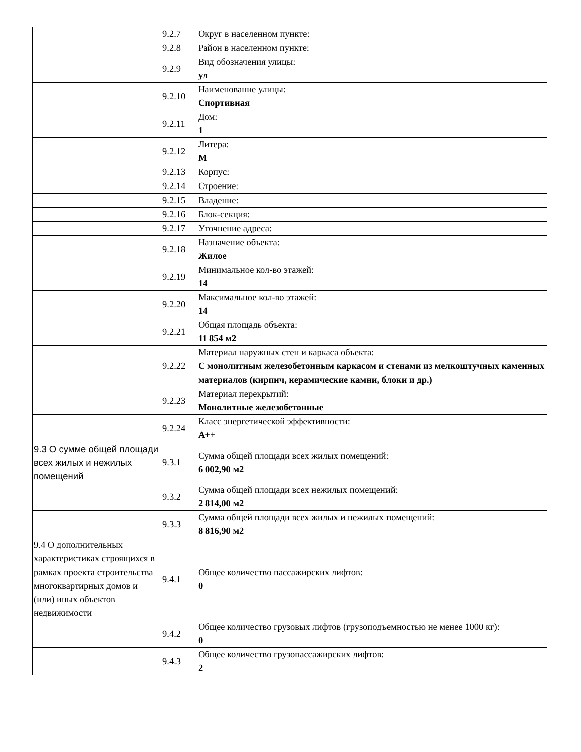| | 9.2.7 | Округ в населенном пункте: |
| | 9.2.8 | Район в населенном пункте: |
| | 9.2.9 | Вид обозначения улицы: ул |
| | 9.2.10 | Наименование улицы: Спортивная |
| | 9.2.11 | Дом: 1 |
| | 9.2.12 | Литера: М |
| | 9.2.13 | Корпус: |
| | 9.2.14 | Строение: |
| | 9.2.15 | Владение: |
| | 9.2.16 | Блок-секция: |
| | 9.2.17 | Уточнение адреса: |
| | 9.2.18 | Назначение объекта: Жилое |
| | 9.2.19 | Минимальное кол-во этажей: 14 |
| | 9.2.20 | Максимальное кол-во этажей: 14 |
| | 9.2.21 | Общая площадь объекта: 11 854 м2 |
| | 9.2.22 | Материал наружных стен и каркаса объекта: С монолитным железобетонным каркасом и стенами из мелкоштучных каменных материалов (кирпич, керамические камни, блоки и др.) |
| | 9.2.23 | Материал перекрытий: Монолитные железобетонные |
| | 9.2.24 | Класс энергетической эффективности: А++ |
| 9.3 О сумме общей площади всех жилых и нежилых помещений | 9.3.1 | Сумма общей площади всех жилых помещений: 6 002,90 м2 |
| | 9.3.2 | Сумма общей площади всех нежилых помещений: 2 814,00 м2 |
| | 9.3.3 | Сумма общей площади всех жилых и нежилых помещений: 8 816,90 м2 |
| 9.4 О дополнительных характеристиках строящихся в рамках проекта строительства многоквартирных домов и (или) иных объектов недвижимости | 9.4.1 | Общее количество пассажирских лифтов: 0 |
| | 9.4.2 | Общее количество грузовых лифтов (грузоподъемностью не менее 1000 кг): 0 |
| | 9.4.3 | Общее количество грузопассажирских лифтов: 2 |